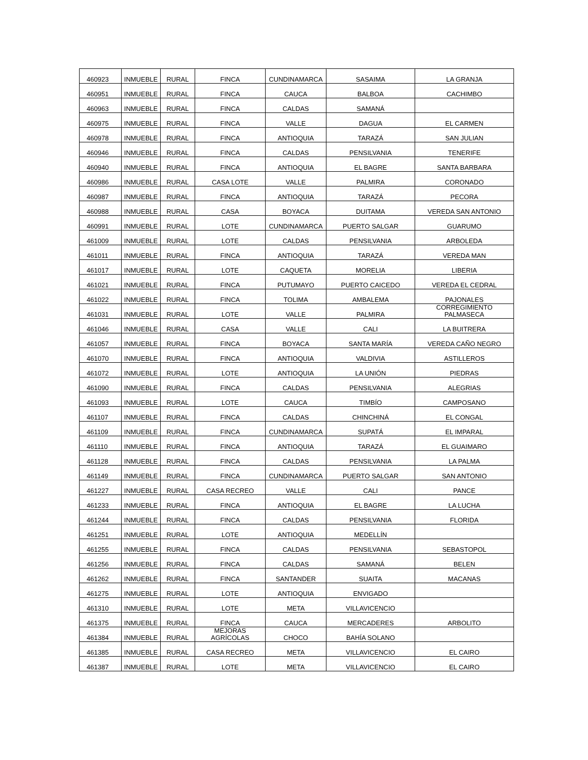| 460923 | INMUEBLE | RURAL | FINCA | CUNDINAMARCA | SASAIMA | LA GRANJA |
| 460951 | INMUEBLE | RURAL | FINCA | CAUCA | BALBOA | CACHIMBO |
| 460963 | INMUEBLE | RURAL | FINCA | CALDAS | SAMANÁ | |
| 460975 | INMUEBLE | RURAL | FINCA | VALLE | DAGUA | EL CARMEN |
| 460978 | INMUEBLE | RURAL | FINCA | ANTIOQUIA | TARAZÁ | SAN JULIAN |
| 460946 | INMUEBLE | RURAL | FINCA | CALDAS | PENSILVANIA | TENERIFE |
| 460940 | INMUEBLE | RURAL | FINCA | ANTIOQUIA | EL BAGRE | SANTA BARBARA |
| 460986 | INMUEBLE | RURAL | CASA LOTE | VALLE | PALMIRA | CORONADO |
| 460987 | INMUEBLE | RURAL | FINCA | ANTIOQUIA | TARAZÁ | PECORA |
| 460988 | INMUEBLE | RURAL | CASA | BOYACA | DUITAMA | VEREDA SAN ANTONIO |
| 460991 | INMUEBLE | RURAL | LOTE | CUNDINAMARCA | PUERTO SALGAR | GUARUMO |
| 461009 | INMUEBLE | RURAL | LOTE | CALDAS | PENSILVANIA | ARBOLEDA |
| 461011 | INMUEBLE | RURAL | FINCA | ANTIOQUIA | TARAZÁ | VEREDA MAN |
| 461017 | INMUEBLE | RURAL | LOTE | CAQUETA | MORELIA | LIBERIA |
| 461021 | INMUEBLE | RURAL | FINCA | PUTUMAYO | PUERTO CAICEDO | VEREDA EL CEDRAL |
| 461022 | INMUEBLE | RURAL | FINCA | TOLIMA | AMBALEMA | PAJONALES |
| 461031 | INMUEBLE | RURAL | LOTE | VALLE | PALMIRA | CORREGIMIENTO PALMASECA |
| 461046 | INMUEBLE | RURAL | CASA | VALLE | CALI | LA BUITRERA |
| 461057 | INMUEBLE | RURAL | FINCA | BOYACA | SANTA MARÍA | VEREDA CAÑO NEGRO |
| 461070 | INMUEBLE | RURAL | FINCA | ANTIOQUIA | VALDIVIA | ASTILLEROS |
| 461072 | INMUEBLE | RURAL | LOTE | ANTIOQUIA | LA UNIÓN | PIEDRAS |
| 461090 | INMUEBLE | RURAL | FINCA | CALDAS | PENSILVANIA | ALEGRIAS |
| 461093 | INMUEBLE | RURAL | LOTE | CAUCA | TIMBÍO | CAMPOSANO |
| 461107 | INMUEBLE | RURAL | FINCA | CALDAS | CHINCHINÁ | EL CONGAL |
| 461109 | INMUEBLE | RURAL | FINCA | CUNDINAMARCA | SUPATÁ | EL IMPARAL |
| 461110 | INMUEBLE | RURAL | FINCA | ANTIOQUIA | TARAZÁ | EL GUAIMARO |
| 461128 | INMUEBLE | RURAL | FINCA | CALDAS | PENSILVANIA | LA PALMA |
| 461149 | INMUEBLE | RURAL | FINCA | CUNDINAMARCA | PUERTO SALGAR | SAN ANTONIO |
| 461227 | INMUEBLE | RURAL | CASA RECREO | VALLE | CALI | PANCE |
| 461233 | INMUEBLE | RURAL | FINCA | ANTIOQUIA | EL BAGRE | LA LUCHA |
| 461244 | INMUEBLE | RURAL | FINCA | CALDAS | PENSILVANIA | FLORIDA |
| 461251 | INMUEBLE | RURAL | LOTE | ANTIOQUIA | MEDELLÍN | |
| 461255 | INMUEBLE | RURAL | FINCA | CALDAS | PENSILVANIA | SEBASTOPOL |
| 461256 | INMUEBLE | RURAL | FINCA | CALDAS | SAMANÁ | BELEN |
| 461262 | INMUEBLE | RURAL | FINCA | SANTANDER | SUAITA | MACANAS |
| 461275 | INMUEBLE | RURAL | LOTE | ANTIOQUIA | ENVIGADO | |
| 461310 | INMUEBLE | RURAL | LOTE | META | VILLAVICENCIO | |
| 461375 | INMUEBLE | RURAL | FINCA | CAUCA | MERCADERES | ARBOLITO |
| 461384 | INMUEBLE | RURAL | MEJORAS AGRÍCOLAS | CHOCO | BAHÍA SOLANO | |
| 461385 | INMUEBLE | RURAL | CASA RECREO | META | VILLAVICENCIO | EL CAIRO |
| 461387 | INMUEBLE | RURAL | LOTE | META | VILLAVICENCIO | EL CAIRO |